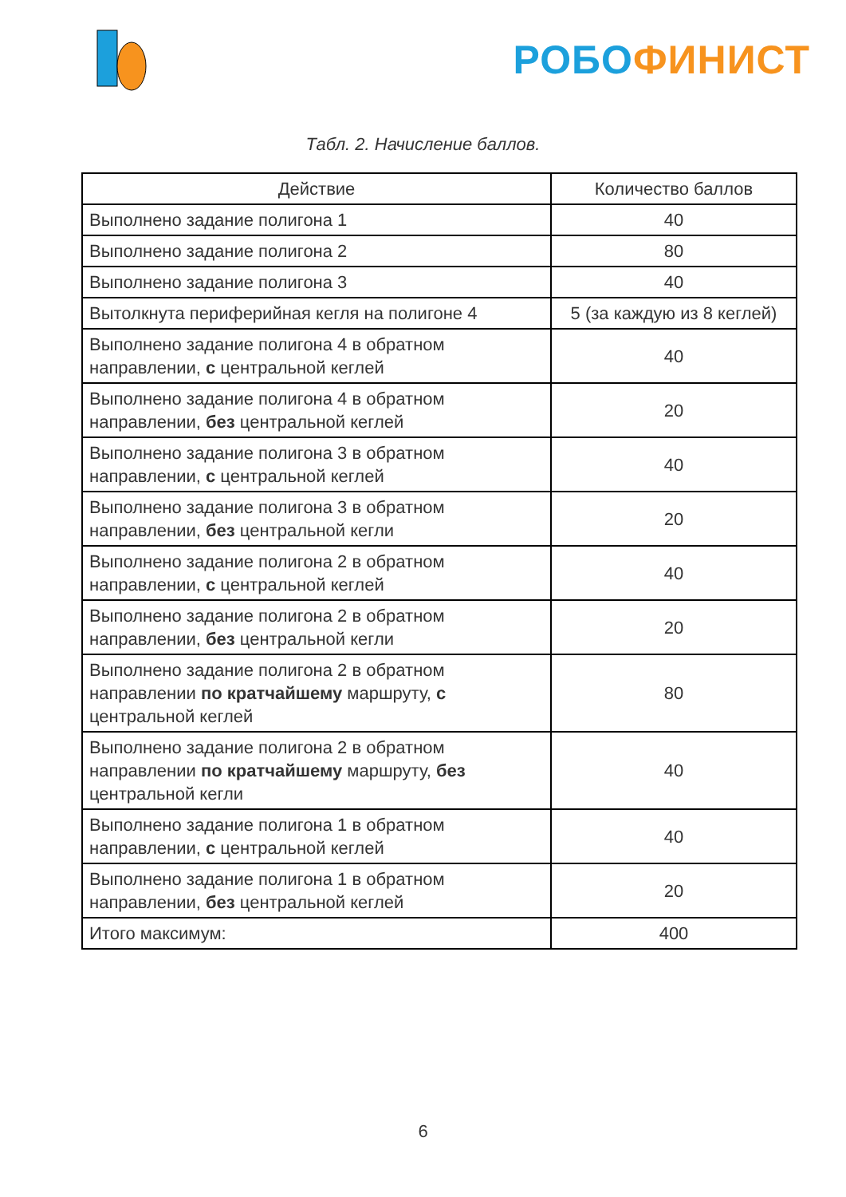РОБО ФИНИСТ
Табл. 2. Начисление баллов.
| Действие | Количество баллов |
| --- | --- |
| Выполнено задание полигона 1 | 40 |
| Выполнено задание полигона 2 | 80 |
| Выполнено задание полигона 3 | 40 |
| Вытолкнута периферийная кегля на полигоне 4 | 5 (за каждую из 8 кеглей) |
| Выполнено задание полигона 4 в обратном направлении, с центральной кеглей | 40 |
| Выполнено задание полигона 4 в обратном направлении, без центральной кеглей | 20 |
| Выполнено задание полигона 3 в обратном направлении, с центральной кеглей | 40 |
| Выполнено задание полигона 3 в обратном направлении, без центральной кегли | 20 |
| Выполнено задание полигона 2 в обратном направлении, с центральной кеглей | 40 |
| Выполнено задание полигона 2 в обратном направлении, без центральной кегли | 20 |
| Выполнено задание полигона 2 в обратном направлении по кратчайшему маршруту, с центральной кеглей | 80 |
| Выполнено задание полигона 2 в обратном направлении по кратчайшему маршруту, без центральной кегли | 40 |
| Выполнено задание полигона 1 в обратном направлении, с центральной кеглей | 40 |
| Выполнено задание полигона 1 в обратном направлении, без центральной кеглей | 20 |
| Итого максимум: | 400 |
6